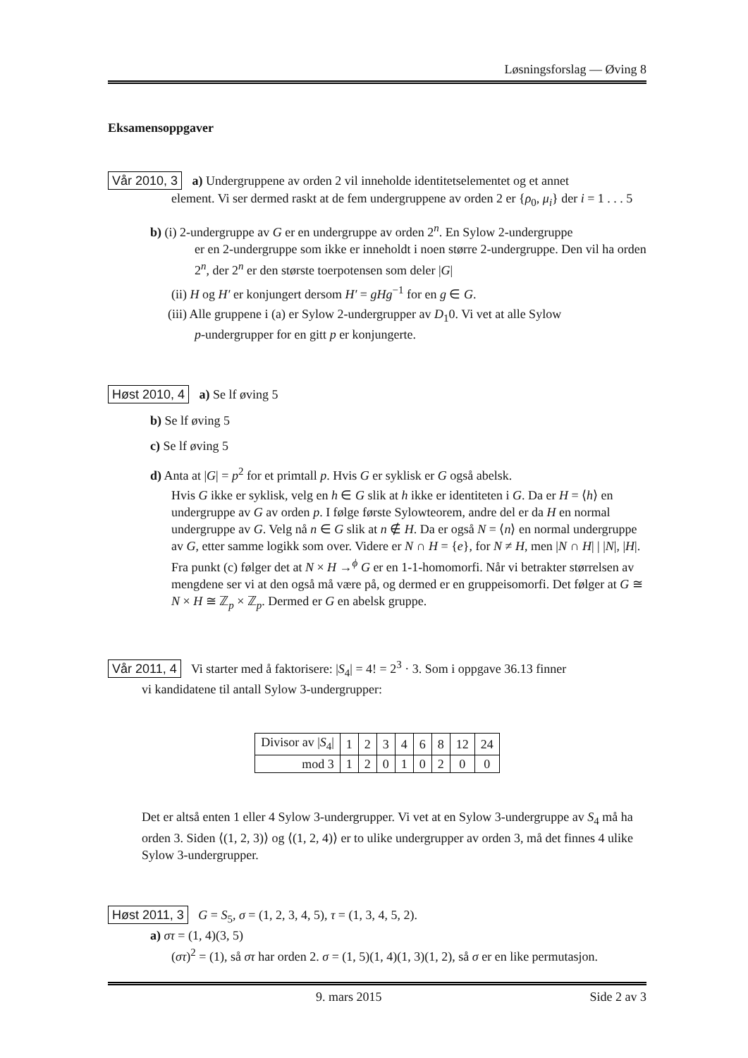Løsningsforslag — Øving 8
Eksamensoppgaver
Vår 2010, 3 a) Undergruppene av orden 2 vil inneholde identitetselementet og et annet
element. Vi ser dermed raskt at de fem undergruppene av orden 2 er {ρ<sub>0</sub>, μ<sub>i</sub>} der i = 1 . . . 5
b) (i) 2-undergruppe av G er en undergruppe av orden 2<sup>n</sup>. En Sylow 2-undergruppe
er en 2-undergruppe som ikke er inneholdt i noen større 2-undergruppe. Den vil ha orden 2<sup>n</sup>, der 2<sup>n</sup> er den største toerpotensen som deler |G|
(ii) H og H′ er konjungert dersom H′ = gHg<sup>−1</sup> for en g ∈ G.
(iii) Alle gruppene i (a) er Sylow 2-undergrupper av D<sub>1</sub>0. Vi vet at alle Sylow
p-undergrupper for en gitt p er konjungerte.
Høst 2010, 4 a) Se lf øving 5
b) Se lf øving 5
c) Se lf øving 5
d) Anta at |G| = p<sup>2</sup> for et primtall p. Hvis G er syklisk er G også abelsk.
Hvis G ikke er syklisk, velg en h ∈ G slik at h ikke er identiteten i G. Da er H = ⟨h⟩ en undergruppe av G av orden p. I følge første Sylowteorem, andre del er da H en normal undergruppe av G. Velg nå n ∈ G slik at n ∉ H. Da er også N = ⟨n⟩ en normal undergruppe av G, etter samme logikk som over. Videre er N ∩ H = {e}, for N ≠ H, men |N ∩ H| | |N|, |H|. Fra punkt (c) følger det at N × H →<sup>ϕ</sup> G er en 1-1-homomorfi. Når vi betrakter størrelsen av mengdene ser vi at den også må være på, og dermed er en gruppeisomorfi. Det følger at G ≅ N × H ≅ ℤ<sub>p</sub> × ℤ<sub>p</sub>. Dermed er G en abelsk gruppe.
Vår 2011, 4 Vi starter med å faktorisere: |S<sub>4</sub>| = 4! = 2<sup>3</sup> · 3. Som i oppgave 36.13 finner
vi kandidatene til antall Sylow 3-undergrupper:
| Divisor av / S<sub>4</sub>/ | 1 | 2 | 3 | 4 | 6 | 8 | 12 | 24 |
| mod 3 | 1 | 2 | 0 | 1 | 0 | 2 | 0 | 0 |
Det er altså enten 1 eller 4 Sylow 3-undergrupper. Vi vet at en Sylow 3-undergruppe av S<sub>4</sub> må ha orden 3. Siden ⟨(1, 2, 3)⟩ og ⟨(1, 2, 4)⟩ er to ulike undergrupper av orden 3, må det finnes 4 ulike Sylow 3-undergrupper.
Høst 2011, 3 G = S<sub>5</sub>, σ = (1, 2, 3, 4, 5), τ = (1, 3, 4, 5, 2).
a) στ = (1, 4)(3, 5)
(στ)<sup>2</sup> = (1), så στ har orden 2. σ = (1, 5)(1, 4)(1, 3)(1, 2), så σ er en like permutasjon.
9. mars 2015 Side 2 av 3